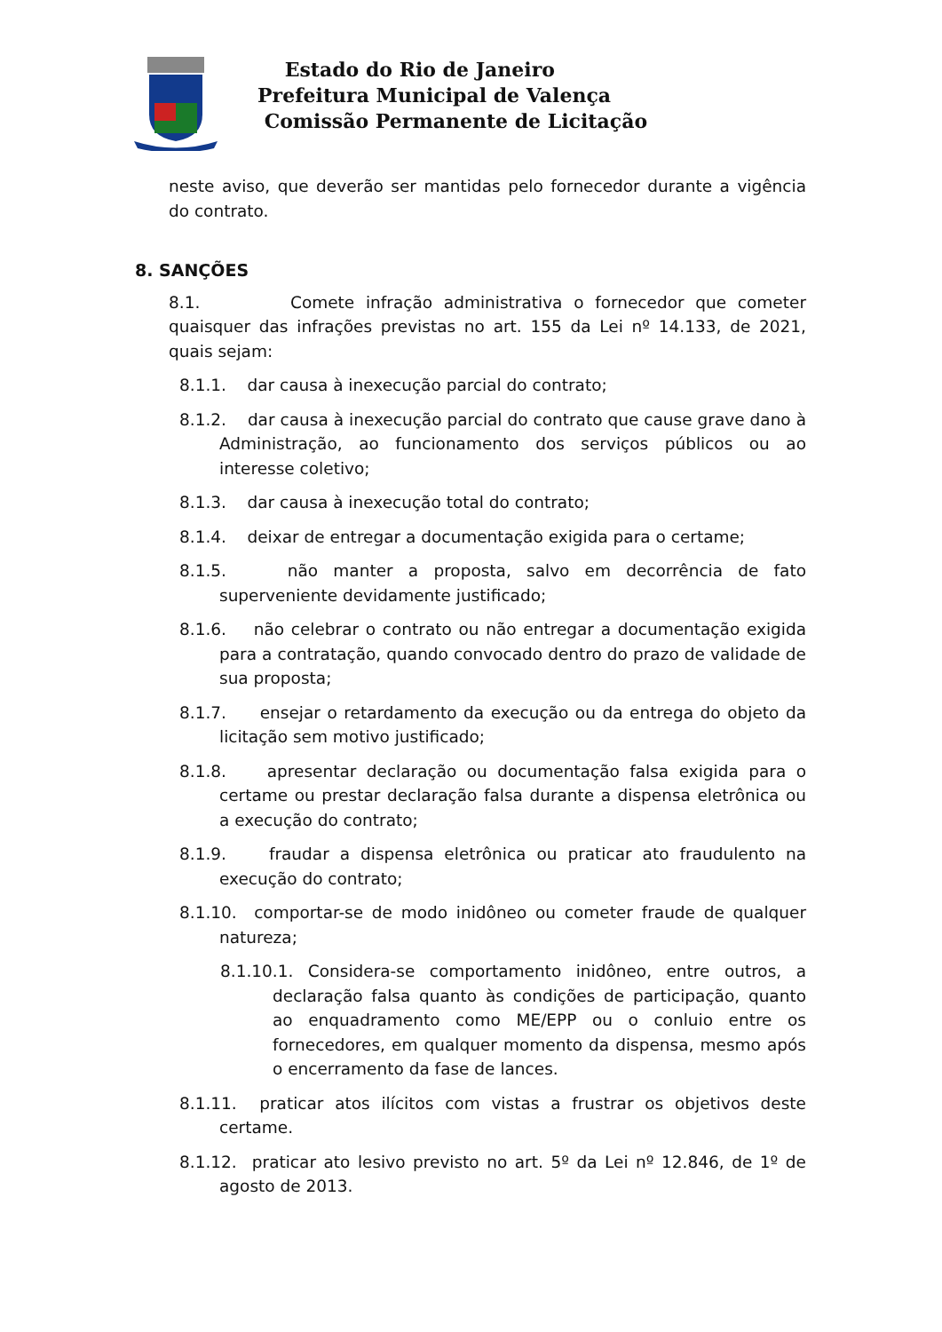Estado do Rio de Janeiro
Prefeitura Municipal de Valença
Comissão Permanente de Licitação
neste aviso, que deverão ser mantidas pelo fornecedor durante a vigência do contrato.
8. SANÇÕES
8.1. Comete infração administrativa o fornecedor que cometer quaisquer das infrações previstas no art. 155 da Lei nº 14.133, de 2021, quais sejam:
8.1.1. dar causa à inexecução parcial do contrato;
8.1.2. dar causa à inexecução parcial do contrato que cause grave dano à Administração, ao funcionamento dos serviços públicos ou ao interesse coletivo;
8.1.3. dar causa à inexecução total do contrato;
8.1.4. deixar de entregar a documentação exigida para o certame;
8.1.5. não manter a proposta, salvo em decorrência de fato superveniente devidamente justificado;
8.1.6. não celebrar o contrato ou não entregar a documentação exigida para a contratação, quando convocado dentro do prazo de validade de sua proposta;
8.1.7. ensejar o retardamento da execução ou da entrega do objeto da licitação sem motivo justificado;
8.1.8. apresentar declaração ou documentação falsa exigida para o certame ou prestar declaração falsa durante a dispensa eletrônica ou a execução do contrato;
8.1.9. fraudar a dispensa eletrônica ou praticar ato fraudulento na execução do contrato;
8.1.10. comportar-se de modo inidôneo ou cometer fraude de qualquer natureza;
8.1.10.1. Considera-se comportamento inidôneo, entre outros, a declaração falsa quanto às condições de participação, quanto ao enquadramento como ME/EPP ou o conluio entre os fornecedores, em qualquer momento da dispensa, mesmo após o encerramento da fase de lances.
8.1.11. praticar atos ilícitos com vistas a frustrar os objetivos deste certame.
8.1.12. praticar ato lesivo previsto no art. 5º da Lei nº 12.846, de 1º de agosto de 2013.